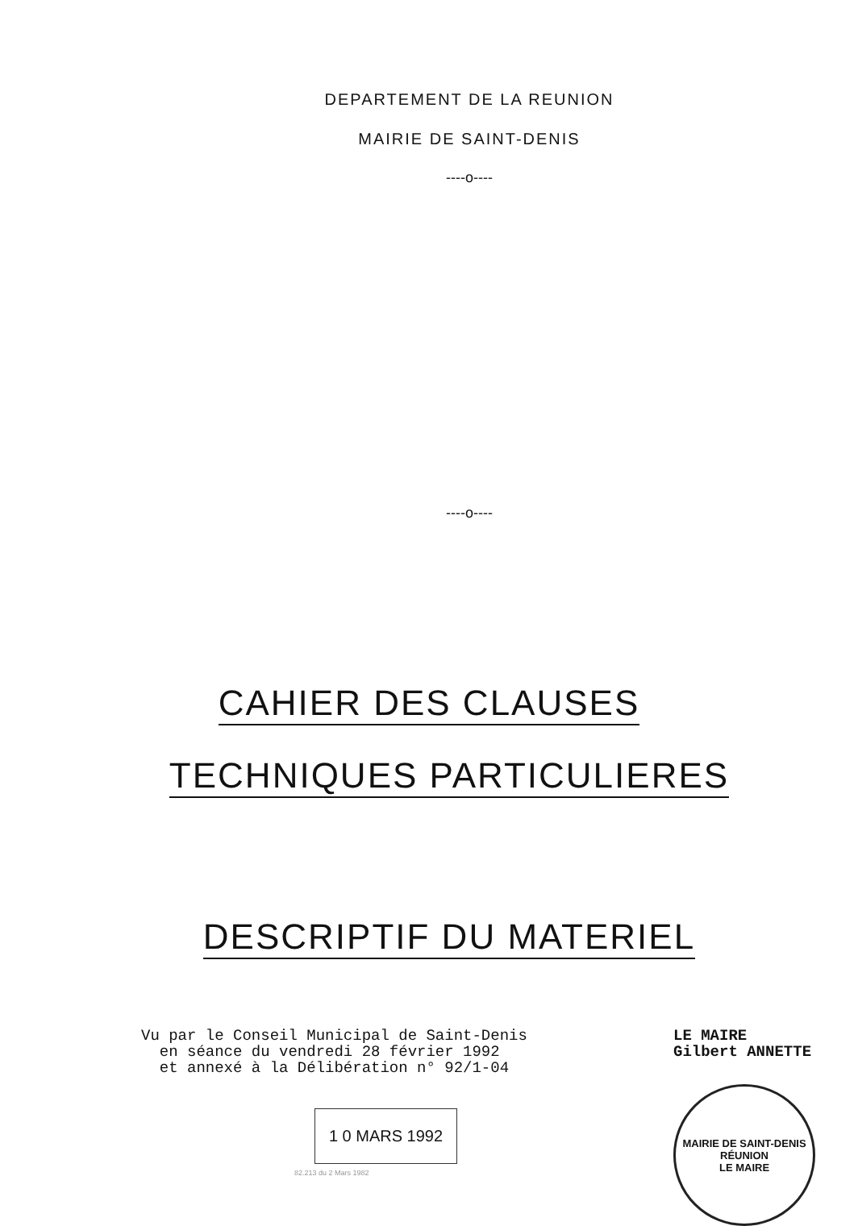DEPARTEMENT DE LA REUNION
MAIRIE DE SAINT-DENIS
----o----
----o----
CAHIER DES CLAUSES
TECHNIQUES PARTICULIERES
DESCRIPTIF DU MATERIEL
Vu par le Conseil Municipal de Saint-Denis
en séance du vendredi 28 février 1992
et annexé à la Délibération n° 92/1-04
1 0 MARS 1992
82.213 du 2 Mars 1982
LE MAIRE
Gilbert ANNETTE
MAIRIE DE SAINT-DENIS
RÉUNION
LE MAIRE